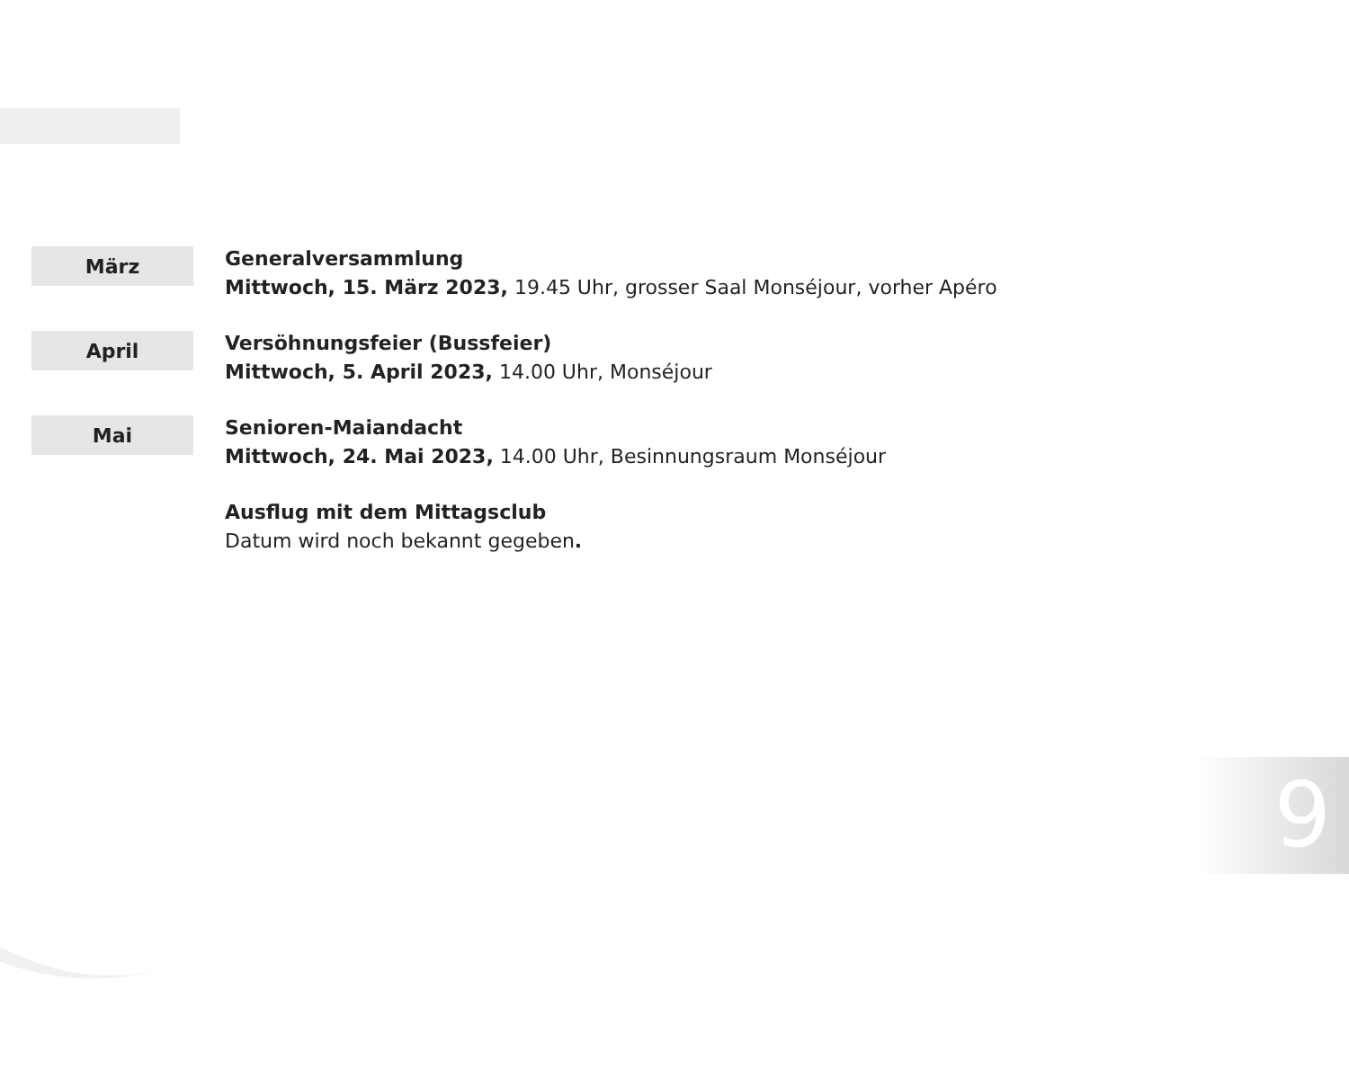März
Generalversammlung
Mittwoch, 15. März 2023, 19.45 Uhr, grosser Saal Monséjour, vorher Apéro
April
Versöhnungsfeier (Bussfeier)
Mittwoch, 5. April 2023, 14.00 Uhr, Monséjour
Mai
Senioren-Maiandacht
Mittwoch, 24. Mai 2023, 14.00 Uhr, Besinnungsraum Monséjour
Ausflug mit dem Mittagsclub
Datum wird noch bekannt gegeben.
9